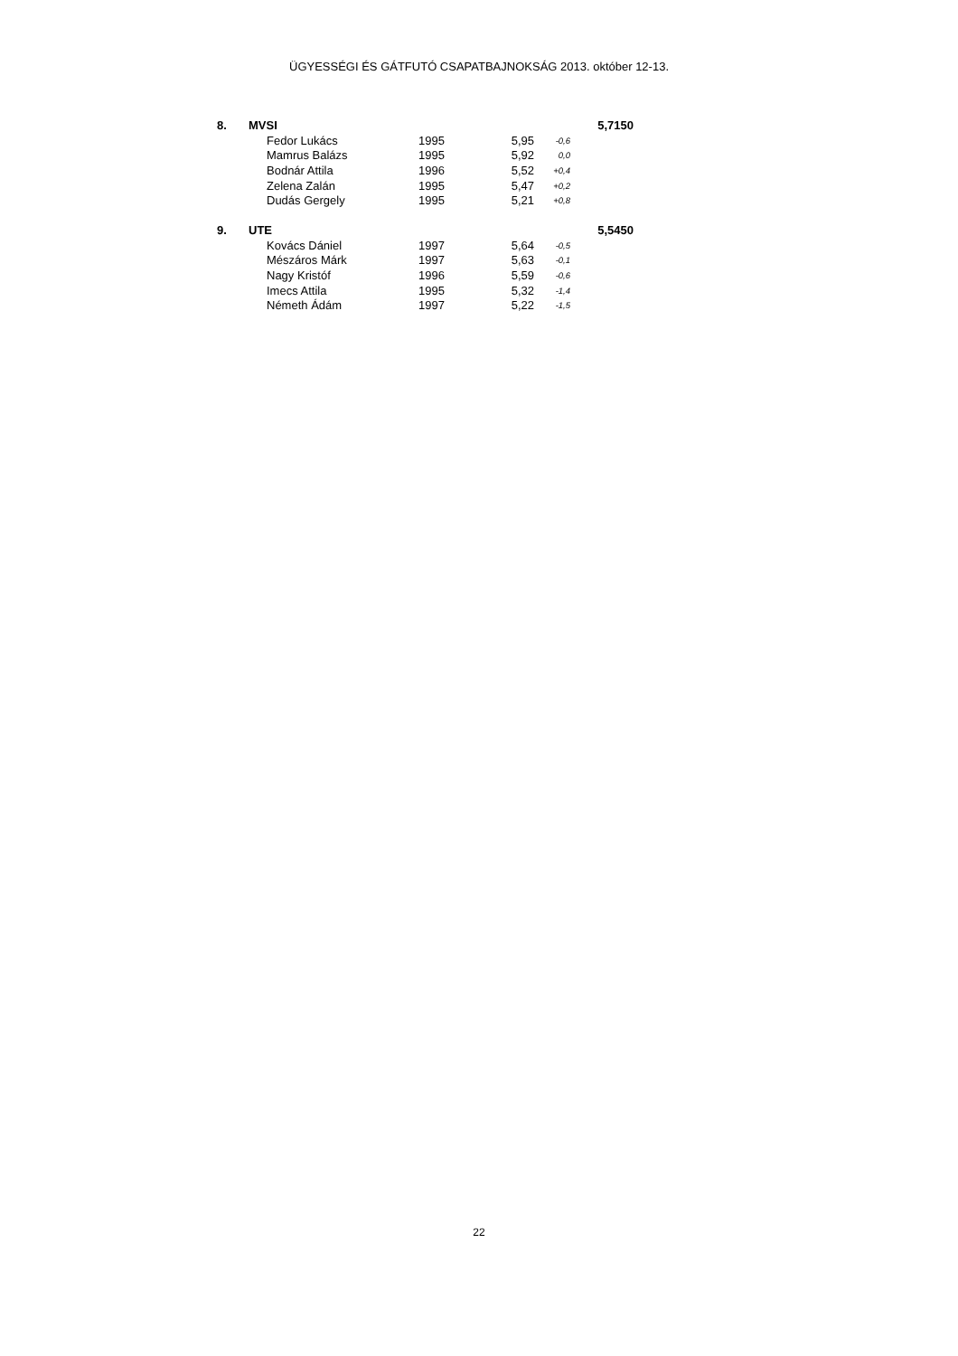ÜGYESSÉGI ÉS GÁTFUTÓ CSAPATBAJNOKSÁG 2013. október 12-13.
| 8. | MVSI | | | | | 5,7150 |
| | | Fedor Lukács | 1995 | 5,95 | -0,6 | |
| | | Mamrus Balázs | 1995 | 5,92 | 0,0 | |
| | | Bodnár Attila | 1996 | 5,52 | +0,4 | |
| | | Zelena Zalán | 1995 | 5,47 | +0,2 | |
| | | Dudás Gergely | 1995 | 5,21 | +0,8 | |
| 9. | UTE | | | | | 5,5450 |
| | | Kovács Dániel | 1997 | 5,64 | -0,5 | |
| | | Mészáros Márk | 1997 | 5,63 | -0,1 | |
| | | Nagy Kristóf | 1996 | 5,59 | -0,6 | |
| | | Imecs Attila | 1995 | 5,32 | -1,4 | |
| | | Németh Ádám | 1997 | 5,22 | -1,5 | |
22